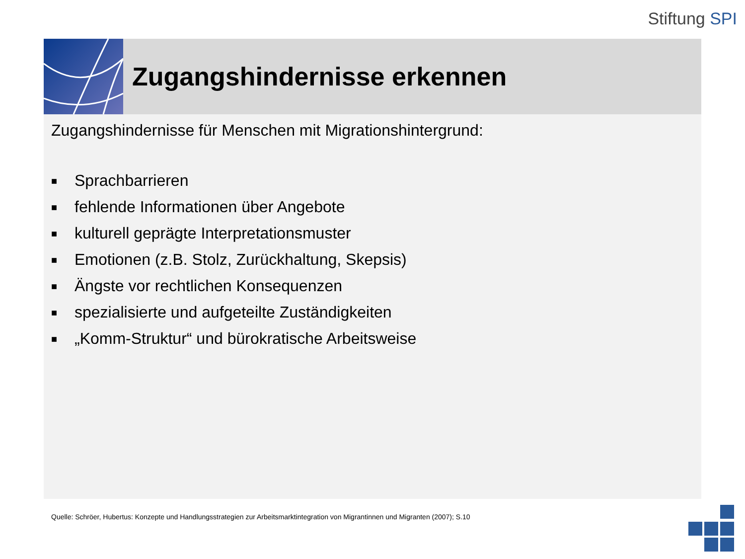Stiftung SPI
Zugangshindernisse erkennen
Zugangshindernisse für Menschen mit Migrationshintergrund:
■ Sprachbarrieren
■ fehlende Informationen über Angebote
■ kulturell geprägte Interpretationsmuster
■ Emotionen (z.B. Stolz, Zurückhaltung, Skepsis)
■ Ängste vor rechtlichen Konsequenzen
■ spezialisierte und aufgeteilte Zuständigkeiten
■ „Komm-Struktur“ und bürokratische Arbeitsweise
Quelle: Schröer, Hubertus: Konzepte und Handlungsstrategien zur Arbeitsmarktintegration von Migrantinnen und Migranten (2007); S.10